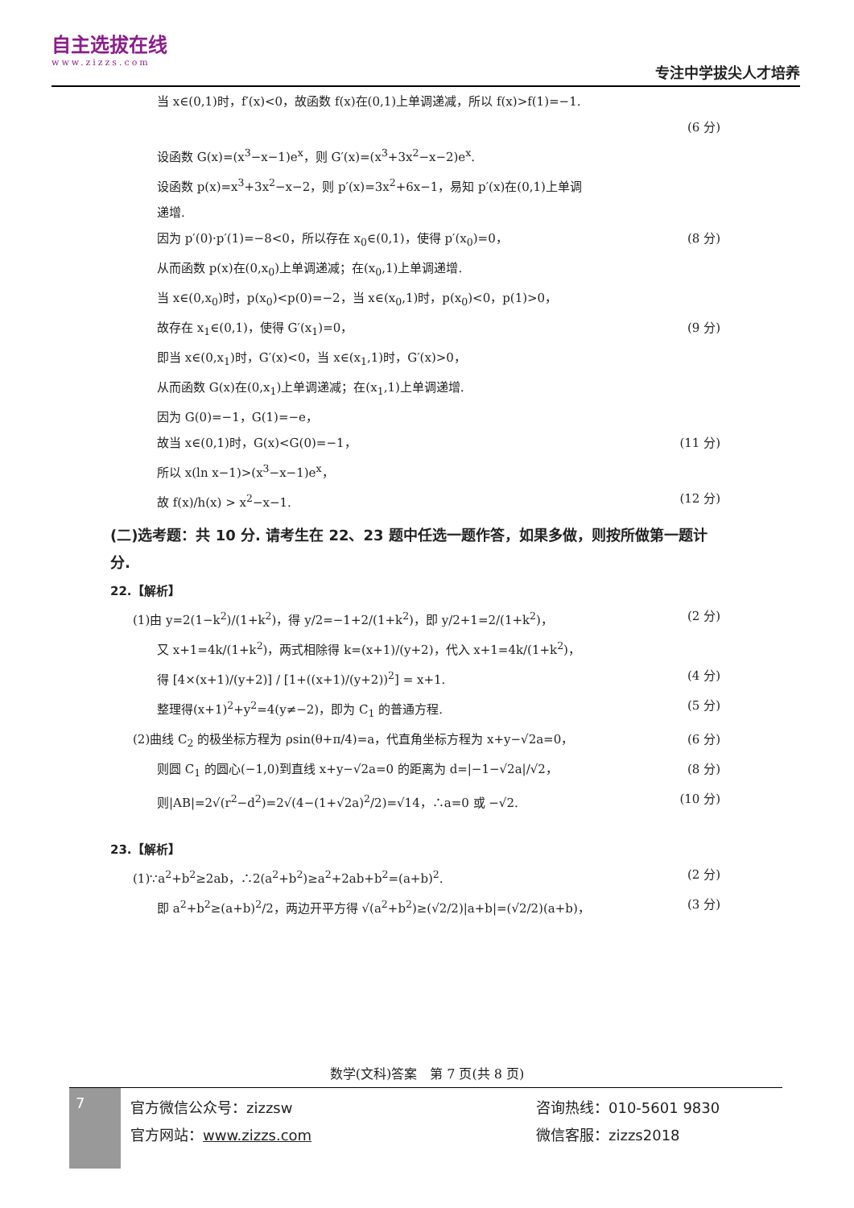自主选拔在线
www.zizzs.com
专注中学拔尖人才培养
当 x∈(0,1)时，f′(x)<0，故函数 f(x)在(0,1)上单调递减，所以 f(x)>f(1)=−1.
(6 分)
设函数 G(x)=(x<sup>3</sup>−x−1)e<sup>x</sup>，则 G′(x)=(x<sup>3</sup>+3x<sup>2</sup>−x−2)e<sup>x</sup>.
设函数 p(x)=x<sup>3</sup>+3x<sup>2</sup>−x−2，则 p′(x)=3x<sup>2</sup>+6x−1，易知 p′(x)在(0,1)上单调
递增.
因为 p′(0)·p′(1)=−8<0，所以存在 x<sub>0</sub>∈(0,1)，使得 p′(x<sub>0</sub>)=0， (8 分)
从而函数 p(x)在(0,x<sub>0</sub>)上单调递减；在(x<sub>0</sub>,1)上单调递增.
当 x∈(0,x<sub>0</sub>)时，p(x<sub>0</sub>)<p(0)=−2，当 x∈(x<sub>0</sub>,1)时，p(x<sub>0</sub>)<0，p(1)>0，
故存在 x<sub>1</sub>∈(0,1)，使得 G′(x<sub>1</sub>)=0， (9 分)
即当 x∈(0,x<sub>1</sub>)时，G′(x)<0，当 x∈(x<sub>1</sub>,1)时，G′(x)>0，
从而函数 G(x)在(0,x<sub>1</sub>)上单调递减；在(x<sub>1</sub>,1)上单调递增.
因为 G(0)=−1，G(1)=−e，
故当 x∈(0,1)时，G(x)<G(0)=−1， (11 分)
所以 x(ln x−1)>(x<sup>3</sup>−x−1)e<sup>x</sup>，
故 f(x)/h(x) > x<sup>2</sup>−x−1. (12 分)
(二)选考题：共 10 分. 请考生在 22、23 题中任选一题作答，如果多做，则按所做第一题计分.
22.【解析】
(1)由 y=2(1−k<sup>2</sup>)/(1+k<sup>2</sup>)，得 y/2=−1+2/(1+k<sup>2</sup>)，即 y/2+1=2/(1+k<sup>2</sup>)， (2 分)
又 x+1=4k/(1+k<sup>2</sup>)，两式相除得 k=(x+1)/(y+2)，代入 x+1=4k/(1+k<sup>2</sup>)，
得 [4×(x+1)/(y+2)] / [1+((x+1)/(y+2))<sup>2</sup>] = x+1. (4 分)
整理得(x+1)<sup>2</sup>+y<sup>2</sup>=4(y≠−2)，即为 C<sub>1</sub> 的普通方程. (5 分)
(2)曲线 C<sub>2</sub> 的极坐标方程为 ρsin(θ+π/4)=a，代直角坐标方程为 x+y−√2a=0， (6 分)
则圆 C<sub>1</sub> 的圆心(−1,0)到直线 x+y−√2a=0 的距离为 d=|−1−√2a|/√2， (8 分)
则|AB|=2√(r<sup>2</sup>−d<sup>2</sup>)=2√(4−(1+√2a)<sup>2</sup>/2)=√14，∴a=0 或 −√2. (10 分)
23.【解析】
(1)∵a<sup>2</sup>+b<sup>2</sup>≥2ab，∴2(a<sup>2</sup>+b<sup>2</sup>)≥a<sup>2</sup>+2ab+b<sup>2</sup>=(a+b)<sup>2</sup>. (2 分)
即 a<sup>2</sup>+b<sup>2</sup>≥(a+b)<sup>2</sup>/2，两边开平方得 √(a<sup>2</sup>+b<sup>2</sup>)≥(√2/2)|a+b|=(√2/2)(a+b)， (3 分)
数学(文科)答案　第 7 页(共 8 页)
7
官方微信公众号：zizzsw
官方网站：www.zizzs.com
咨询热线：010-5601 9830
微信客服：zizzs2018